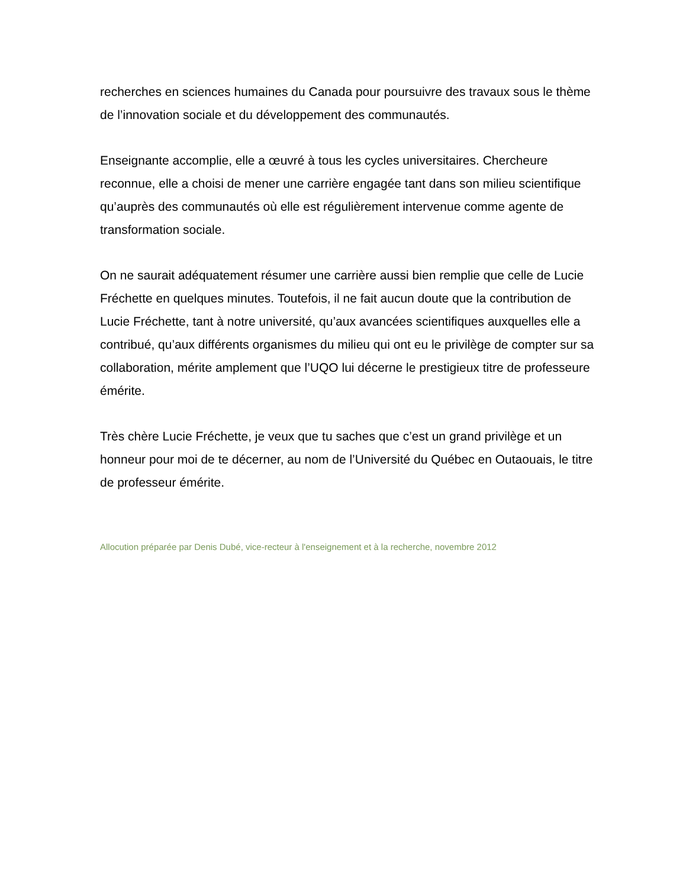recherches en sciences humaines du Canada pour poursuivre des travaux sous le thème de l’innovation sociale et du développement des communautés.
Enseignante accomplie, elle a œuvré à tous les cycles universitaires. Chercheure reconnue, elle a choisi de mener une carrière engagée tant dans son milieu scientifique qu’auprès des communautés où elle est régulièrement intervenue comme agente de transformation sociale.
On ne saurait adéquatement résumer une carrière aussi bien remplie que celle de Lucie Fréchette en quelques minutes. Toutefois, il ne fait aucun doute que la contribution de Lucie Fréchette, tant à notre université, qu’aux avancées scientifiques auxquelles elle a contribué, qu’aux différents organismes du milieu qui ont eu le privilège de compter sur sa collaboration, mérite amplement que l’UQO lui décerne le prestigieux titre de professeure émérite.
Très chère Lucie Fréchette, je veux que tu saches que c’est un grand privilège et un honneur pour moi de te décerner, au nom de l’Université du Québec en Outaouais, le titre de professeur émérite.
Allocution préparée par Denis Dubé, vice-recteur à l'enseignement et à la recherche, novembre 2012